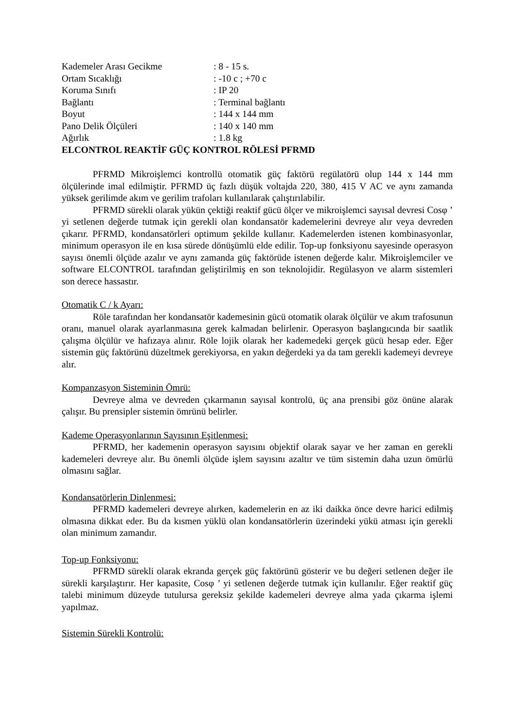| Kademeler Arası Gecikme | : 8 - 15 s. |
| Ortam Sıcaklığı | : -10 c ; +70 c |
| Koruma Sınıfı | : IP 20 |
| Bağlantı | : Terminal bağlantı |
| Boyut | : 144 x 144 mm |
| Pano Delik Ölçüleri | : 140 x 140 mm |
| Ağırlık | : 1.8 kg |
ELCONTROL REAKTİF GÜÇ KONTROL RÖLESİ PFRMD
PFRMD Mikroişlemci kontrollü otomatik güç faktörü regülatörü olup 144 x 144 mm ölçülerinde imal edilmiştir. PFRMD üç fazlı düşük voltajda 220, 380, 415 V AC ve aynı zamanda yüksek gerilimde akım ve gerilim trafoları kullanılarak çalıştırılabilir.
PFRMD sürekli olarak yükün çektiği reaktif gücü ölçer ve mikroişlemci sayısal devresi Cosφ ’ yi setlenen değerde tutmak için gerekli olan kondansatör kademelerini devreye alır veya devreden çıkarır. PFRMD, kondansatörleri optimum şekilde kullanır. Kademelerden istenen kombinasyonlar, minimum operasyon ile en kısa sürede dönüşümlü elde edilir. Top-up fonksiyonu sayesinde operasyon sayısı önemli ölçüde azalır ve aynı zamanda güç faktörüde istenen değerde kalır. Mikroişlemciler ve software ELCONTROL tarafından geliştirilmiş en son teknolojidir. Regülasyon ve alarm sistemleri son derece hassastır.
Otomatik C / k Ayarı:
Röle tarafından her kondansatör kademesinin gücü otomatik olarak ölçülür ve akım trafosunun oranı, manuel olarak ayarlanmasına gerek kalmadan belirlenir. Operasyon başlangıcında bir saatlik çalışma ölçülür ve hafızaya alınır. Röle lojik olarak her kademedeki gerçek gücü hesap eder. Eğer sistemin güç faktörünü düzeltmek gerekiyorsa, en yakın değerdeki ya da tam gerekli kademeyi devreye alır.
Kompanzasyon Sisteminin Ömrü:
Devreye alma ve devreden çıkarmanın sayısal kontrolü, üç ana prensibi göz önüne alarak çalışır. Bu prensipler sistemin ömrünü belirler.
Kademe Operasyonlarının Sayısının Eşitlenmesi:
PFRMD, her kademenin operasyon sayısını objektif olarak sayar ve her zaman en gerekli kademeleri devreye alır. Bu önemli ölçüde işlem sayısını azaltır ve tüm sistemin daha uzun ömürlü olmasını sağlar.
Kondansatörlerin Dinlenmesi:
PFRMD kademeleri devreye alırken, kademelerin en az iki daikka önce devre harici edilmiş olmasına dikkat eder. Bu da kısmen yüklü olan kondansatörlerin üzerindeki yükü atması için gerekli olan minimum zamandır.
Top-up Fonksiyonu:
PFRMD sürekli olarak ekranda gerçek güç faktörünü gösterir ve bu değeri setlenen değer ile sürekli karşılaştırır. Her kapasite, Cosφ ’ yi setlenen değerde tutmak için kullanılır. Eğer reaktif güç talebi minimum düzeyde tutulursa gereksiz şekilde kademeleri devreye alma yada çıkarma işlemi yapılmaz.
Sistemin Sürekli Kontrolü: